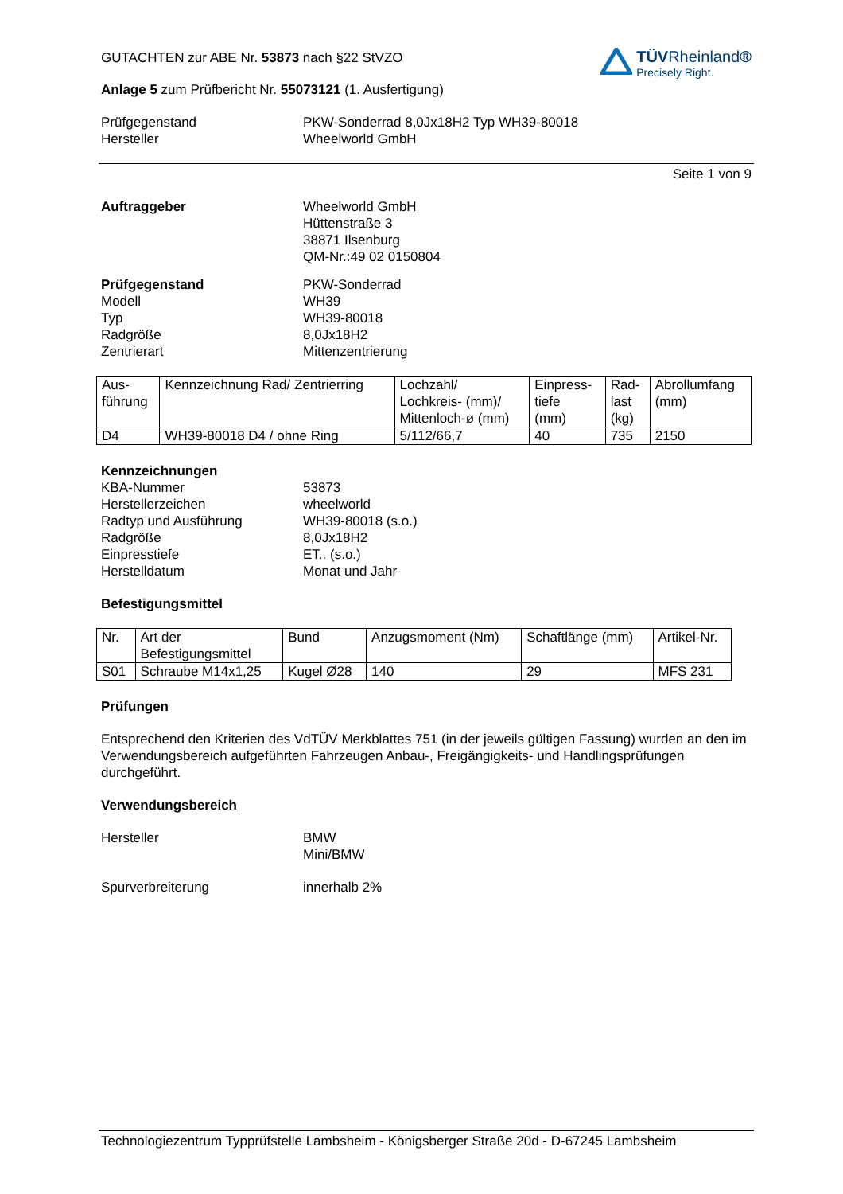GUTACHTEN zur ABE Nr. 53873 nach §22 StVZO
Anlage 5 zum Prüfbericht Nr. 55073121 (1. Ausfertigung)
TÜVRheinland®
Precisely Right.
Prüfgegenstand PKW-Sonderrad 8,0Jx18H2 Typ WH39-80018
Hersteller Wheelworld GmbH
Seite 1 von 9
Auftraggeber Wheelworld GmbH
Hüttenstraße 3
38871 Ilsenburg
QM-Nr.:49 02 0150804
Prüfgegenstand PKW-Sonderrad
Modell WH39
Typ WH39-80018
Radgröße 8,0Jx18H2
Zentrierart Mittenzentrierung
| Aus- führung | Kennzeichnung Rad/ Zentrierring | Lochzahl/ Lochkreis- (mm)/ Mittenloch-ø (mm) | Einpress- tiefe (mm) | Rad- last (kg) | Abrollumfang (mm) |
| --- | --- | --- | --- | --- | --- |
| D4 | WH39-80018 D4 / ohne Ring | 5/112/66,7 | 40 | 735 | 2150 |
Kennzeichnungen
KBA-Nummer 53873
Herstellerzeichen wheelworld
Radtyp und Ausführung WH39-80018 (s.o.)
Radgröße 8,0Jx18H2
Einpresstiefe ET.. (s.o.)
Herstelldatum Monat und Jahr
Befestigungsmittel
| Nr. | Art der Befestigungsmittel | Bund | Anzugsmoment (Nm) | Schaftlänge (mm) | Artikel-Nr. |
| --- | --- | --- | --- | --- | --- |
| S01 | Schraube M14x1,25 | Kugel Ø28 | 140 | 29 | MFS 231 |
Prüfungen
Entsprechend den Kriterien des VdTÜV Merkblattes 751 (in der jeweils gültigen Fassung) wurden an den im Verwendungsbereich aufgeführten Fahrzeugen Anbau-, Freigängigkeits- und Handlingsprüfungen durchgeführt.
Verwendungsbereich
Hersteller BMW
Mini/BMW
Spurverbreiterung innerhalb 2%
Technologiezentrum Typprüfstelle Lambsheim - Königsberger Straße 20d - D-67245 Lambsheim